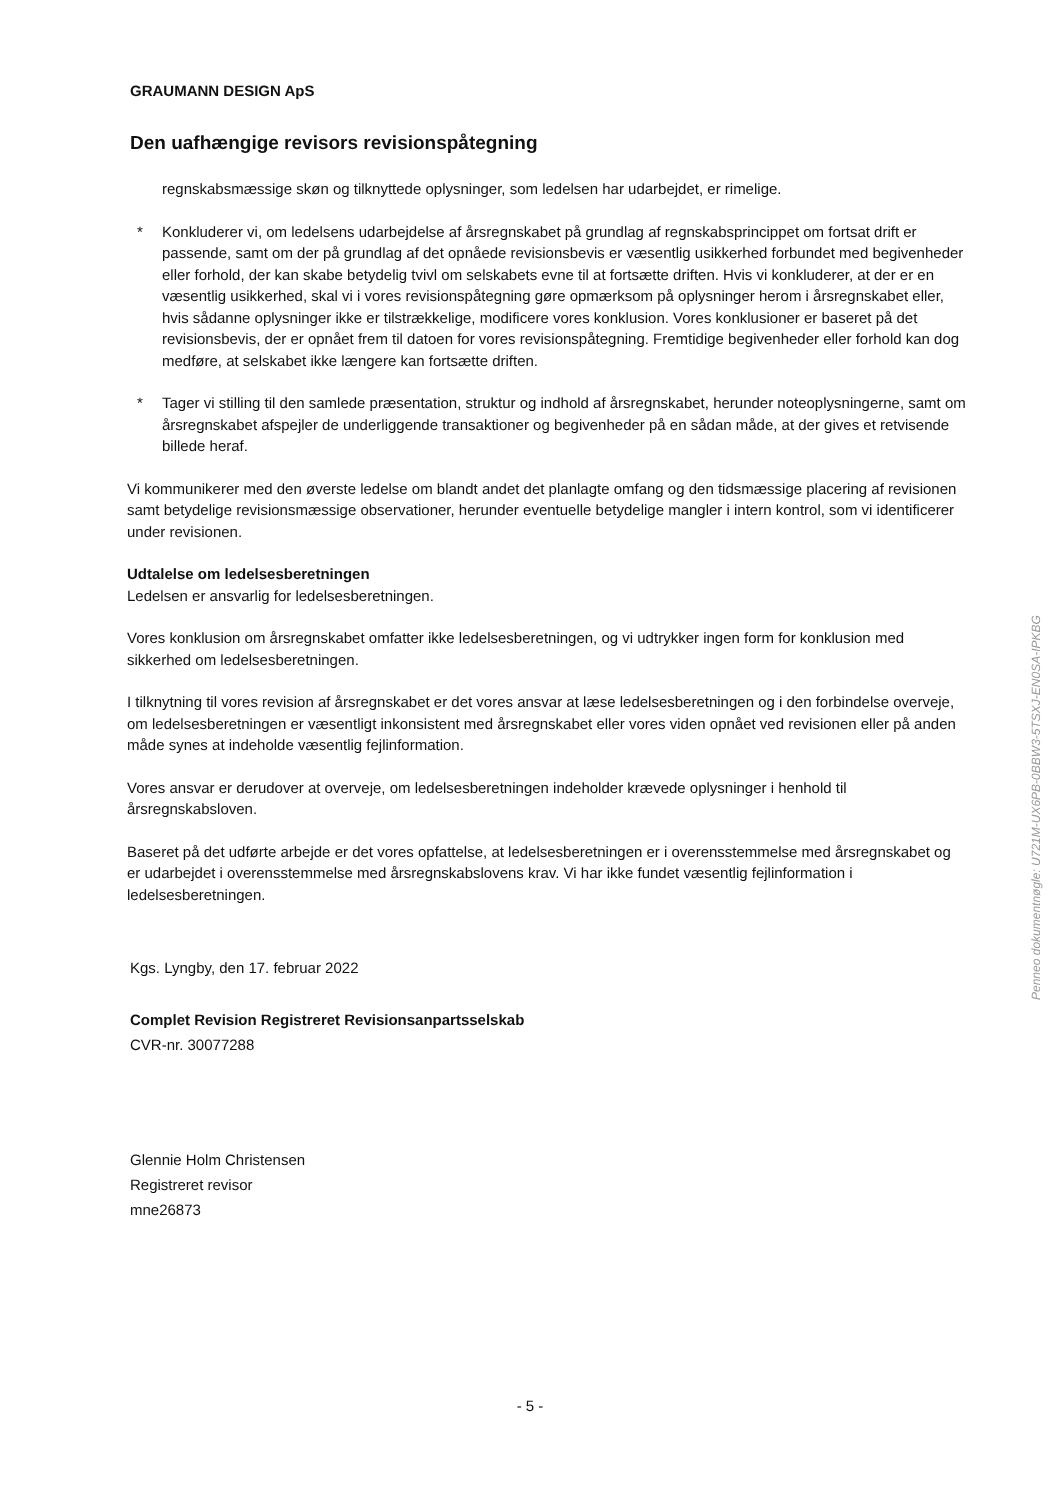GRAUMANN DESIGN ApS
Den uafhængige revisors revisionspåtegning
regnskabsmæssige skøn og tilknyttede oplysninger, som ledelsen har udarbejdet, er rimelige.
* Konkluderer vi, om ledelsens udarbejdelse af årsregnskabet på grundlag af regnskabsprincippet om fortsat drift er passende, samt om der på grundlag af det opnåede revisionsbevis er væsentlig usikkerhed forbundet med begivenheder eller forhold, der kan skabe betydelig tvivl om selskabets evne til at fortsætte driften. Hvis vi konkluderer, at der er en væsentlig usikkerhed, skal vi i vores revisionspåtegning gøre opmærksom på oplysninger herom i årsregnskabet eller, hvis sådanne oplysninger ikke er tilstrækkelige, modificere vores konklusion. Vores konklusioner er baseret på det revisionsbevis, der er opnået frem til datoen for vores revisionspåtegning. Fremtidige begivenheder eller forhold kan dog medføre, at selskabet ikke længere kan fortsætte driften.
* Tager vi stilling til den samlede præsentation, struktur og indhold af årsregnskabet, herunder noteoplysningerne, samt om årsregnskabet afspejler de underliggende transaktioner og begivenheder på en sådan måde, at der gives et retvisende billede heraf.
Vi kommunikerer med den øverste ledelse om blandt andet det planlagte omfang og den tidsmæssige placering af revisionen samt betydelige revisionsmæssige observationer, herunder eventuelle betydelige mangler i intern kontrol, som vi identificerer under revisionen.
Udtalelse om ledelsesberetningen
Ledelsen er ansvarlig for ledelsesberetningen.
Vores konklusion om årsregnskabet omfatter ikke ledelsesberetningen, og vi udtrykker ingen form for konklusion med sikkerhed om ledelsesberetningen.
I tilknytning til vores revision af årsregnskabet er det vores ansvar at læse ledelsesberetningen og i den forbindelse overveje, om ledelsesberetningen er væsentligt inkonsistent med årsregnskabet eller vores viden opnået ved revisionen eller på anden måde synes at indeholde væsentlig fejlinformation.
Vores ansvar er derudover at overveje, om ledelsesberetningen indeholder krævede oplysninger i henhold til årsregnskabsloven.
Baseret på det udførte arbejde er det vores opfattelse, at ledelsesberetningen er i overensstemmelse med årsregnskabet og er udarbejdet i overensstemmelse med årsregnskabslovens krav. Vi har ikke fundet væsentlig fejlinformation i ledelsesberetningen.
Kgs. Lyngby, den 17. februar 2022
Complet Revision Registreret Revisionsanpartsselskab
CVR-nr. 30077288
Glennie Holm Christensen
Registreret revisor
mne26873
Penneo dokumentnøgle: U721M-UX6PB-0BBW3-5TSXJ-EN0SA-IPKBG
- 5 -